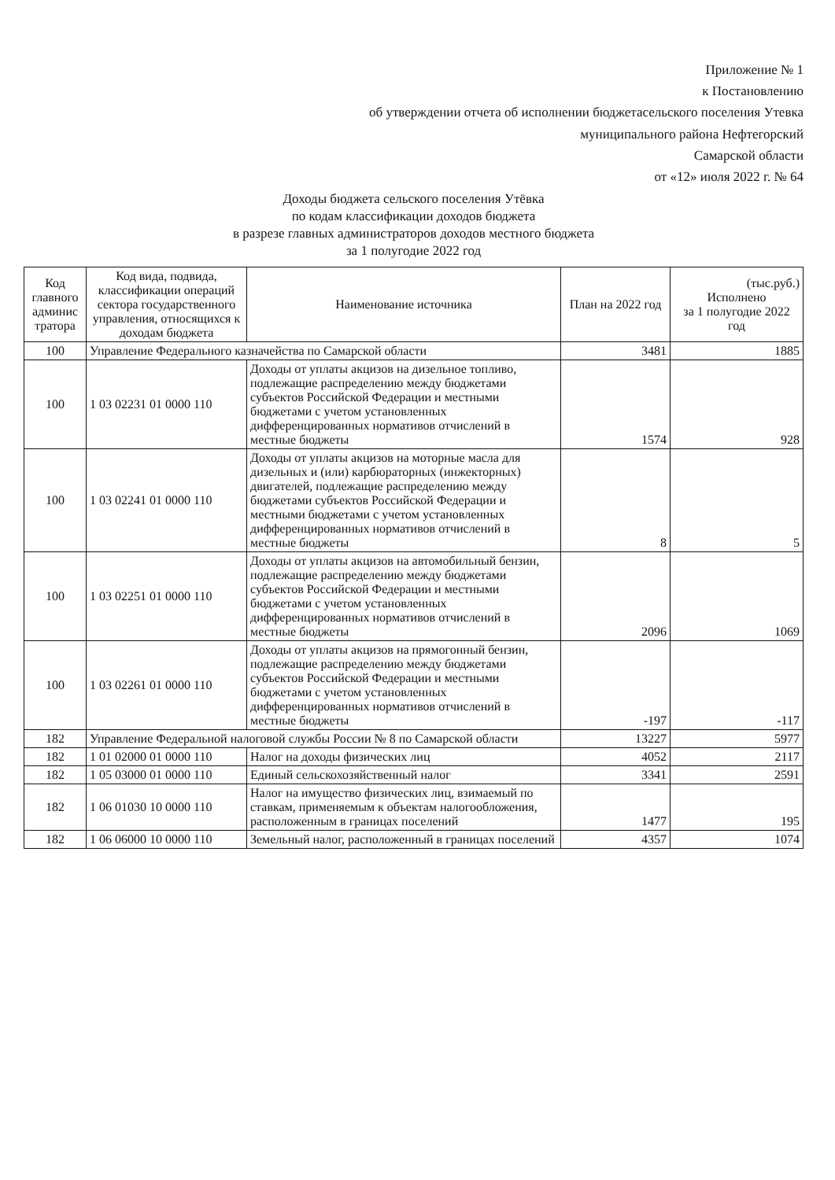Приложение № 1
к Постановлению
об утверждении отчета об исполнении бюджетасельского поселения Утевка
муниципального района Нефтегорский
Самарской области
от «12» июля 2022 г. № 64
Доходы бюджета сельского поселения Утёвка
по кодам классификации доходов бюджета
в разрезе главных администраторов доходов местного бюджета
за 1 полугодие 2022 год
| Код главного админис тратора | Код вида, подвида, классификации операций сектора государственного управления, относящихся к доходам бюджета | Наименование источника | План на 2022 год | (тыс.руб.) Исполнено за 1 полугодие 2022 год |
| --- | --- | --- | --- | --- |
| 100 | Управление Федерального казначейства по Самарской области | | 3481 | 1885 |
| 100 | 1 03 02231 01 0000 110 | Доходы от уплаты акцизов на дизельное топливо, подлежащие распределению между бюджетами субъектов Российской Федерации и местными бюджетами с учетом установленных дифференцированных нормативов отчислений в местные бюджеты | 1574 | 928 |
| 100 | 1 03 02241 01 0000 110 | Доходы от уплаты акцизов на моторные масла для дизельных и (или) карбюраторных (инжекторных) двигателей, подлежащие распределению между бюджетами субъектов Российской Федерации и местными бюджетами с учетом установленных дифференцированных нормативов отчислений в местные бюджеты | 8 | 5 |
| 100 | 1 03 02251 01 0000 110 | Доходы от уплаты акцизов на автомобильный бензин, подлежащие распределению между бюджетами субъектов Российской Федерации и местными бюджетами с учетом установленных дифференцированных нормативов отчислений в местные бюджеты | 2096 | 1069 |
| 100 | 1 03 02261 01 0000 110 | Доходы от уплаты акцизов на прямогонный бензин, подлежащие распределению между бюджетами субъектов Российской Федерации и местными бюджетами с учетом установленных дифференцированных нормативов отчислений в местные бюджеты | -197 | -117 |
| 182 | Управление Федеральной налоговой службы России № 8 по Самарской области | | 13227 | 5977 |
| 182 | 1 01 02000 01 0000 110 | Налог на доходы физических лиц | 4052 | 2117 |
| 182 | 1 05 03000 01 0000 110 | Единый сельскохозяйственный налог | 3341 | 2591 |
| 182 | 1 06 01030 10 0000 110 | Налог на имущество физических лиц, взимаемый по ставкам, применяемым к объектам налогообложения, расположенным в границах поселений | 1477 | 195 |
| 182 | 1 06 06000 10 0000 110 | Земельный налог, расположенный в границах поселений | 4357 | 1074 |